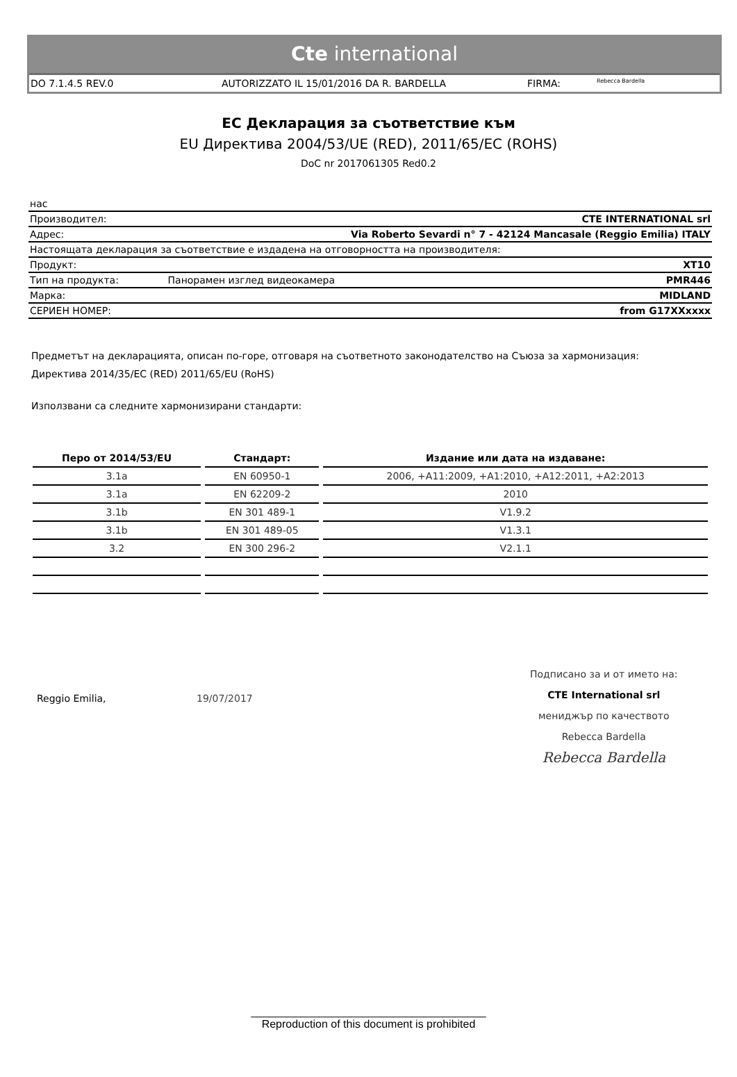Cte international
DO 7.1.4.5 REV.0 AUTORIZZATO IL 15/01/2016 DA R. BARDELLA FIRMA: Rebecca Bardella
ЕС Декларация за съответствие към
EU Директива 2004/53/UE (RED), 2011/65/EC (ROHS)
DoC nr 2017061305 Red0.2
| нас | | |
| Производител: | | CTE INTERNATIONAL srl |
| Адрес: | Via Roberto Sevardi n° 7 - 42124 Mancasale (Reggio Emilia) ITALY | |
| Настоящата декларация за съответствие е издадена на отговорността на производителя: | | |
| Продукт: | | XT10 |
| Тип на продукта: | Панорамен изглед видеокамера | PMR446 |
| Марка: | | MIDLAND |
| СЕРИЕН НОМЕР: | | from G17XXxxxx |
Предметът на декларацията, описан по-горе, отговаря на съответното законодателство на Съюза за хармонизация:
Директива 2014/35/EC (RED) 2011/65/EU (RoHS)
Използвани са следните хармонизирани стандарти:
| Перо от 2014/53/EU | Стандарт: | Издание или дата на издаване: |
| --- | --- | --- |
| 3.1a | EN 60950-1 | 2006, +A11:2009, +A1:2010, +A12:2011, +A2:2013 |
| 3.1a | EN 62209-2 | 2010 |
| 3.1b | EN 301 489-1 | V1.9.2 |
| 3.1b | EN 301 489-05 | V1.3.1 |
| 3.2 | EN 300 296-2 | V2.1.1 |
Reggio Emilia, 19/07/2017
Подписано за и от името на:
CTE International srl
мениджър по качеството
Rebecca Bardella
Rebecca Bardella
______________________________________
Reproduction of this document is prohibited